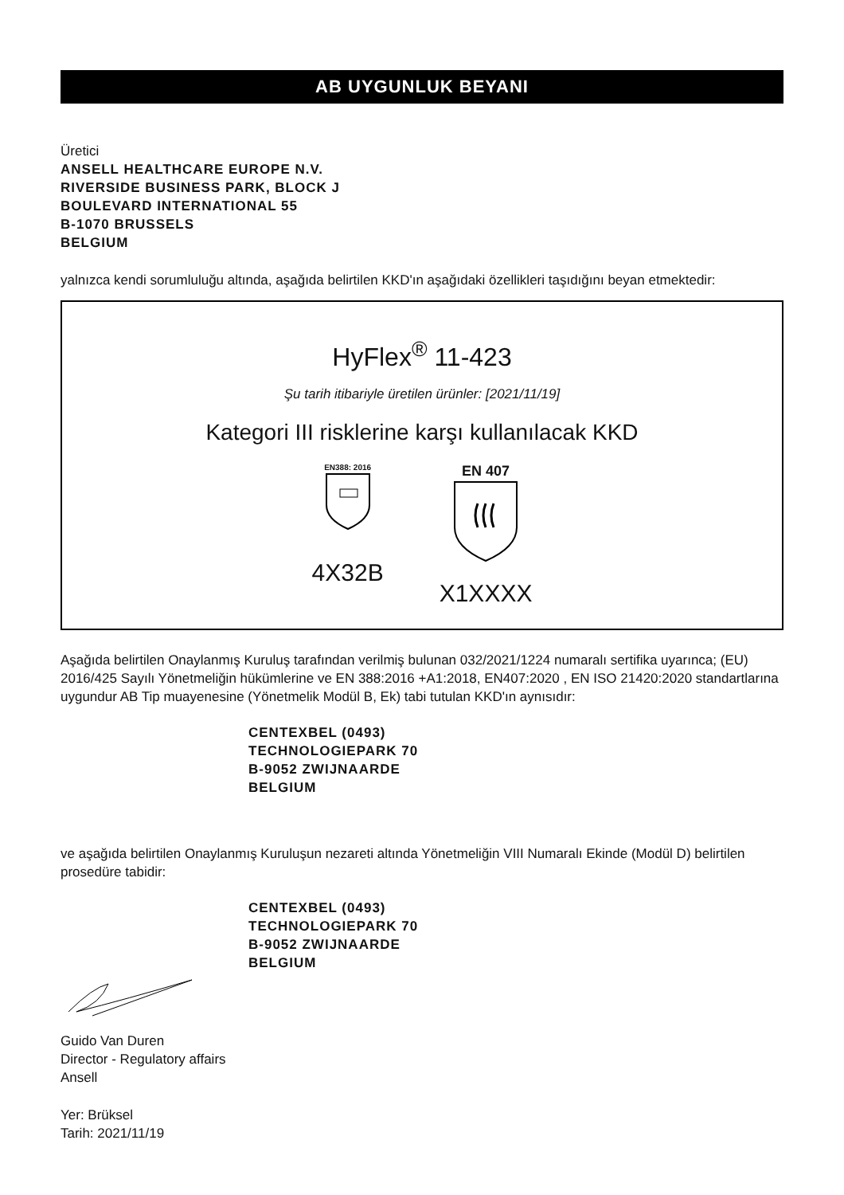AB UYGUNLUK BEYANI
Üretici
ANSELL HEALTHCARE EUROPE N.V.
RIVERSIDE BUSINESS PARK, BLOCK J
BOULEVARD INTERNATIONAL 55
B-1070 BRUSSELS
BELGIUM
yalnızca kendi sorumluluğu altında, aşağıda belirtilen KKD'ın aşağıdaki özellikleri taşıdığını beyan etmektedir:
HyFlex<sup>®</sup> 11-423
Şu tarih itibariyle üretilen ürünler: [2021/11/19]
Kategori III risklerine karşı kullanılacak KKD
EN388: 2016
4X32B
EN 407
X1XXXX
Aşağıda belirtilen Onaylanmış Kuruluş tarafından verilmiş bulunan 032/2021/1224 numaralı sertifika uyarınca; (EU) 2016/425 Sayılı Yönetmeliğin hükümlerine ve EN 388:2016 +A1:2018, EN407:2020 , EN ISO 21420:2020 standartlarına uygundur AB Tip muayenesine (Yönetmelik Modül B, Ek) tabi tutulan KKD'ın aynısıdır:
CENTEXBEL (0493)
TECHNOLOGIEPARK 70
B-9052 ZWIJNAARDE
BELGIUM
ve aşağıda belirtilen Onaylanmış Kuruluşun nezareti altında Yönetmeliğin VIII Numaralı Ekinde (Modül D) belirtilen prosedüre tabidir:
CENTEXBEL (0493)
TECHNOLOGIEPARK 70
B-9052 ZWIJNAARDE
BELGIUM
Guido Van Duren
Director - Regulatory affairs
Ansell
Yer: Brüksel
Tarih: 2021/11/19